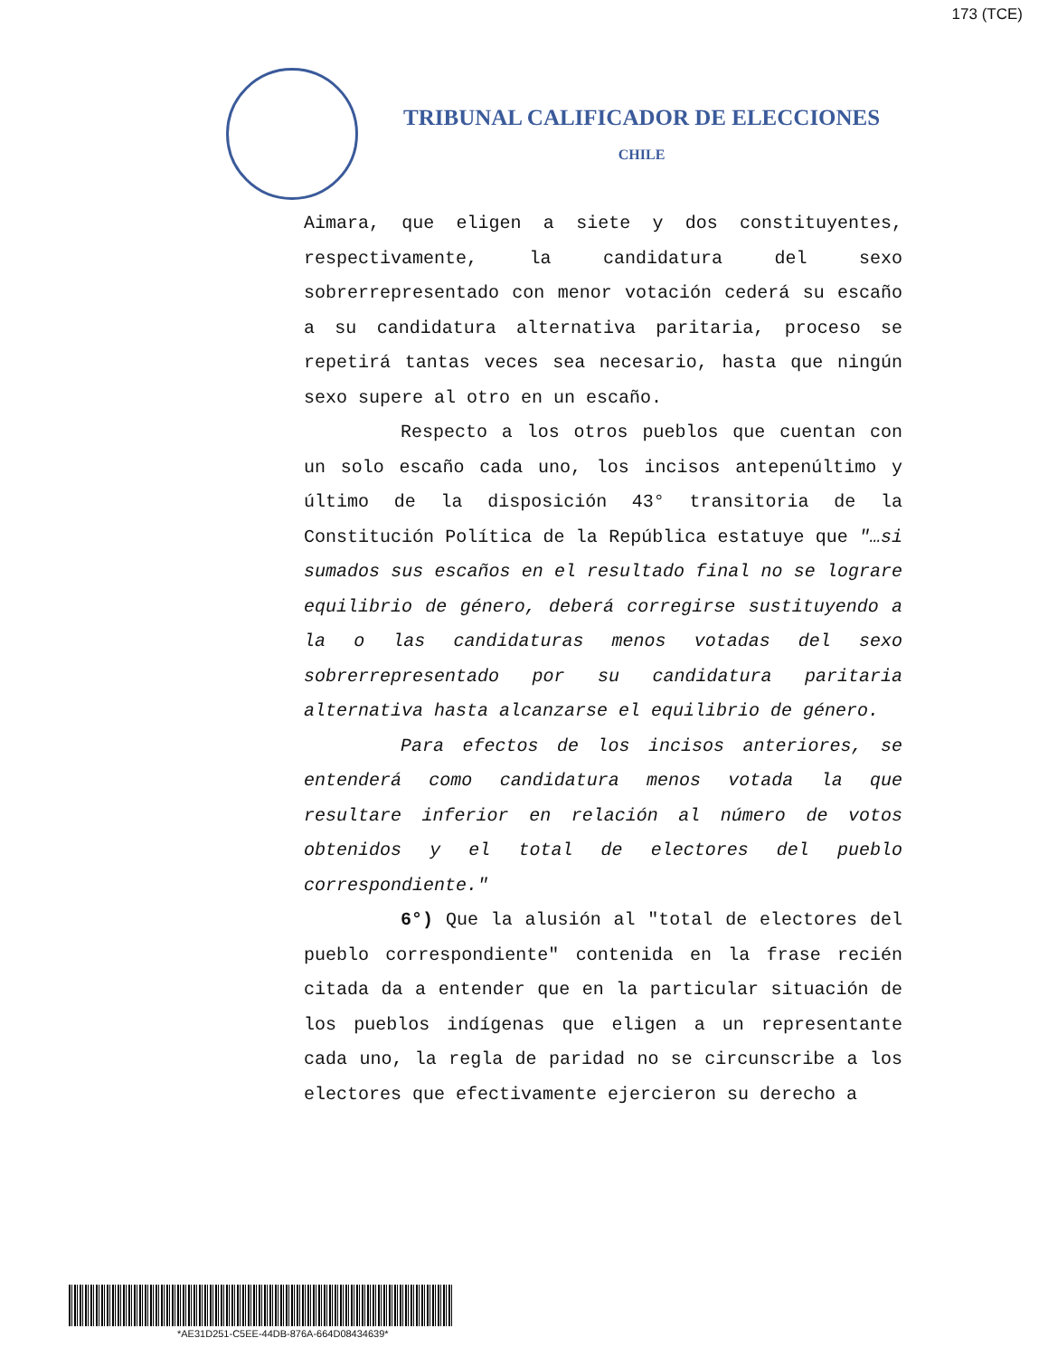173 (TCE)
TRIBUNAL CALIFICADOR DE ELECCIONES
CHILE
Aimara, que eligen a siete y dos constituyentes, respectivamente, la candidatura del sexo sobrerrepresentado con menor votación cederá su escaño a su candidatura alternativa paritaria, proceso se repetirá tantas veces sea necesario, hasta que ningún sexo supere al otro en un escaño.
Respecto a los otros pueblos que cuentan con un solo escaño cada uno, los incisos antepenúltimo y último de la disposición 43° transitoria de la Constitución Política de la República estatuye que "…si sumados sus escaños en el resultado final no se lograre equilibrio de género, deberá corregirse sustituyendo a la o las candidaturas menos votadas del sexo sobrerrepresentado por su candidatura paritaria alternativa hasta alcanzarse el equilibrio de género.
Para efectos de los incisos anteriores, se entenderá como candidatura menos votada la que resultare inferior en relación al número de votos obtenidos y el total de electores del pueblo correspondiente."
6°) Que la alusión al "total de electores del pueblo correspondiente" contenida en la frase recién citada da a entender que en la particular situación de los pueblos indígenas que eligen a un representante cada uno, la regla de paridad no se circunscribe a los electores que efectivamente ejercieron su derecho a
*AE31D251-C5EE-44DB-876A-664D08434639*